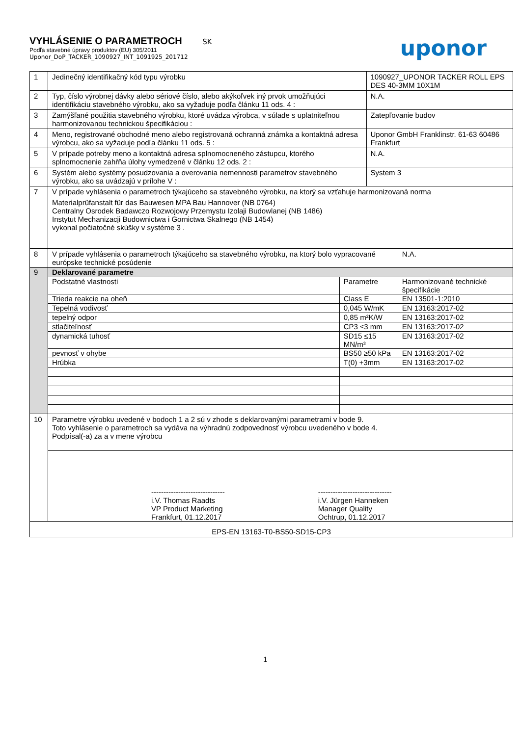VYHLÁSENIE O PARAMETROCH SK
Podľa stavebné úpravy produktov (EU) 305/2011
Uponor_DoP_TACKER_1090927_INT_1091925_201712
uponor
| 1 | Jedinečný identifikačný kód typu výrobku | | 1090927_UPONOR TACKER ROLL EPS DES 40-3MM 10X1M | |
| 2 | Typ, číslo výrobnej dávky alebo sériové číslo, alebo akýkoľvek iný prvok umožňujúci identifikáciu stavebného výrobku, ako sa vyžaduje podľa článku 11 ods. 4 : | | N.A. | |
| 3 | Zamýšľané použitia stavebného výrobku, ktoré uvádza výrobca, v súlade s uplatniteľnou harmonizovanou technickou špecifikáciou : | | Zatepľovanie budov | |
| 4 | Meno, registrované obchodné meno alebo registrovaná ochranná známka a kontaktná adresa výrobcu, ako sa vyžaduje podľa článku 11 ods. 5 : | | Uponor GmbH Franklinstr. 61-63 60486 Frankfurt | |
| 5 | V prípade potreby meno a kontaktná adresa splnomocneného zástupcu, ktorého splnomocnenie zahŕňa úlohy vymedzené v článku 12 ods. 2 : | | N.A. | |
| 6 | Systém alebo systémy posudzovania a overovania nemennosti parametrov stavebného výrobku, ako sa uvádzajú v prílohe V : | | System 3 | |
| 7 | V prípade vyhlásenia o parametroch týkajúceho sa stavebného výrobku, na ktorý sa vzťahuje harmonizovaná norma | | | |
| | Materialprüfanstalt für das Bauwesen MPA Bau Hannover (NB 0764) Centralny Osrodek Badawczo Rozwojowy Przemystu Izolaji Budowlanej (NB 1486) Instytut Mechanizacji Budownictwa i Gornictwa Skalnego (NB 1454) vykonal počiatočné skúšky v systéme 3 . | | | |
| 8 | V prípade vyhlásenia o parametroch týkajúceho sa stavebného výrobku, na ktorý bolo vypracované európske technické posúdenie | | | N.A. |
| 9 | Deklarované parametre | | | |
| | Podstatné vlastnosti | Parametre | | Harmonizované technické špecifikácie |
| | Trieda reakcie na oheň | Class E | | EN 13501-1:2010 |
| | Tepelná vodivosť | 0,045 W/mK | | EN 13163:2017-02 |
| | tepelný odpor | 0,85 m²K/W | | EN 13163:2017-02 |
| | stlačiteľnosť | CP3 ≤3 mm | | EN 13163:2017-02 |
| | dynamická tuhosť | SD15 ≤15 MN/m³ | | EN 13163:2017-02 |
| | pevnosť v ohybe | BS50 ≥50 kPa | | EN 13163:2017-02 |
| | Hrúbka | T(0) +3mm | | EN 13163:2017-02 |
| 10 | Parametre výrobku uvedené v bodoch 1 a 2 sú v zhode s deklarovanými parametrami v bode 9. Toto vyhlásenie o parametroch sa vydáva na výhradnú zodpovednosť výrobcu uvedeného v bode 4. Podpísal(-a) za a v mene výrobcu | | | |
| | ------------------------------ i.V. Thomas Raadts VP Product Marketing Frankfurt, 01.12.2017 ------------------------------ i.V. Jürgen Hanneken Manager Quality Ochtrup, 01.12.2017 | | | |
| EPS-EN 13163-T0-BS50-SD15-CP3 | | | | |
1